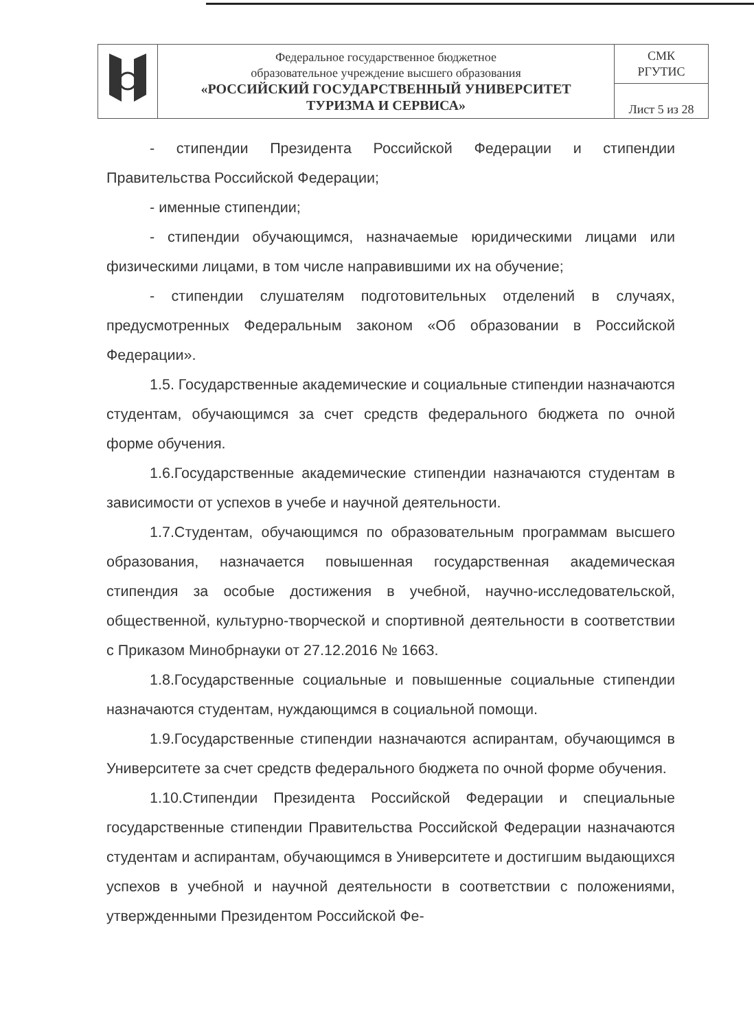| | Федеральное государственное бюджетное образовательное учреждение высшего образования «РОССИЙСКИЙ ГОСУДАРСТВЕННЫЙ УНИВЕРСИТЕТ ТУРИЗМА И СЕРВИСА» | СМК РГУТИС |
| | | Лист 5 из 28 |
- стипендии Президента Российской Федерации и стипендии Правительства Российской Федерации;
- именные стипендии;
- стипендии обучающимся, назначаемые юридическими лицами или физическими лицами, в том числе направившими их на обучение;
- стипендии слушателям подготовительных отделений в случаях, предусмотренных Федеральным законом «Об образовании в Российской Федерации».
1.5. Государственные академические и социальные стипендии назначаются студентам, обучающимся за счет средств федерального бюджета по очной форме обучения.
1.6.Государственные академические стипендии назначаются студентам в зависимости от успехов в учебе и научной деятельности.
1.7.Студентам, обучающимся по образовательным программам высшего образования, назначается повышенная государственная академическая стипендия за особые достижения в учебной, научно-исследовательской, общественной, культурно-творческой и спортивной деятельности в соответствии с Приказом Минобрнауки от 27.12.2016 № 1663.
1.8.Государственные социальные и повышенные социальные стипендии назначаются студентам, нуждающимся в социальной помощи.
1.9.Государственные стипендии назначаются аспирантам, обучающимся в Университете за счет средств федерального бюджета по очной форме обучения.
1.10.Стипендии Президента Российской Федерации и специальные государственные стипендии Правительства Российской Федерации назначаются студентам и аспирантам, обучающимся в Университете и достигшим выдающихся успехов в учебной и научной деятельности в соответствии с положениями, утвержденными Президентом Российской Фе-